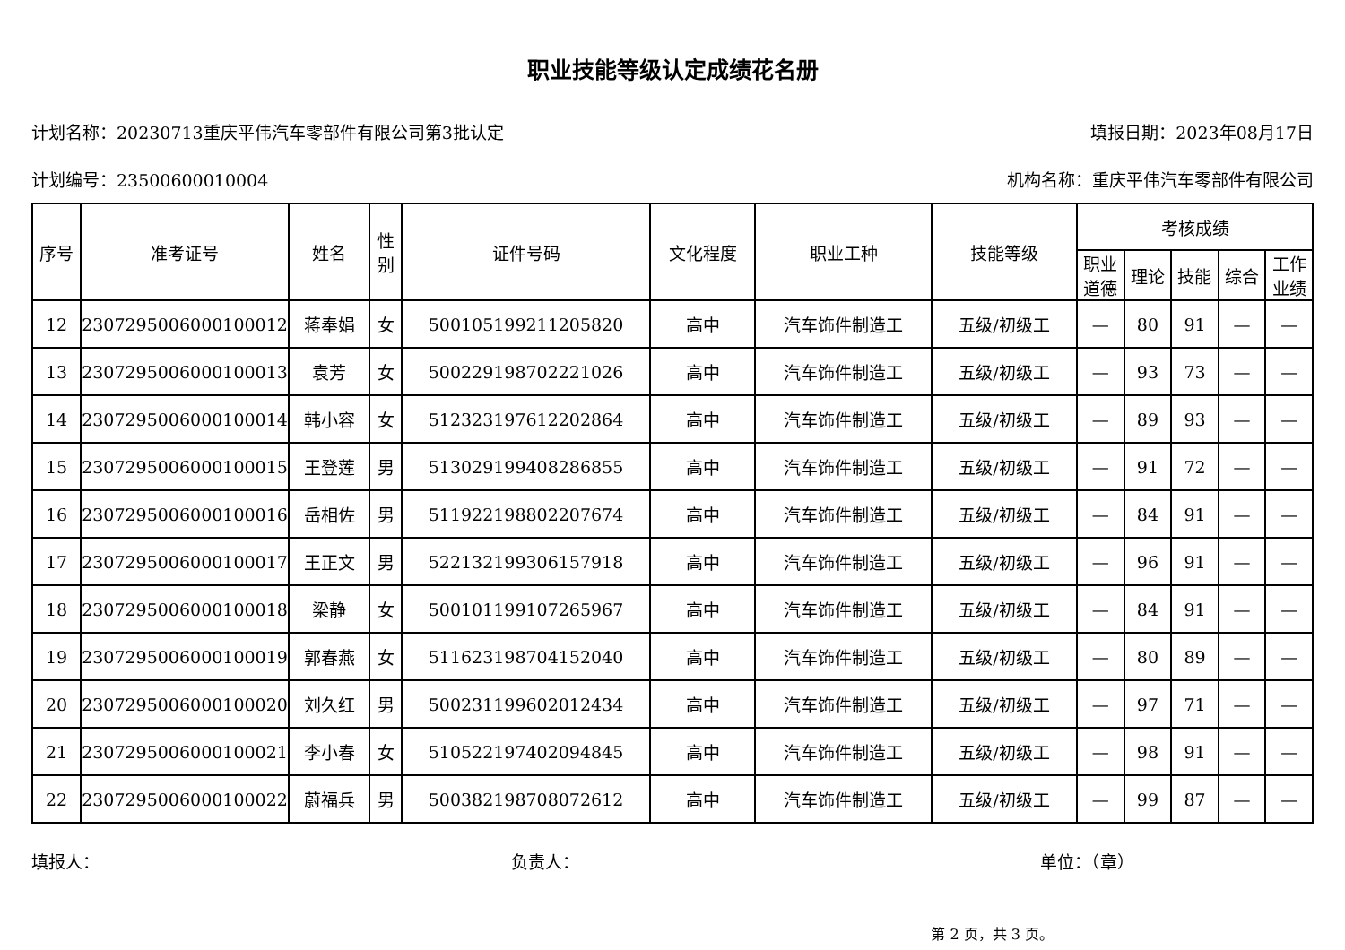职业技能等级认定成绩花名册
计划名称：20230713重庆平伟汽车零部件有限公司第3批认定 填报日期：2023年08月17日
计划编号：23500600010004 机构名称：重庆平伟汽车零部件有限公司
| 序号 | 准考证号 | 姓名 | 性 别 | 证件号码 | 文化程度 | 职业工种 | 技能等级 | 考核成绩 | | | | |
| --- | --- | --- | --- | --- | --- | --- | --- | --- | --- | --- | --- | --- |
| | | | | | | | | 职业 道德 | 理论 | 技能 | 综合 | 工作 业绩 |
| 12 | 230729500600010001​2 | 蒋奉娟 | 女 | 500105199211205820 | 高中 | 汽车饰件制造工 | 五级/初级工 | — | 80 | 91 | — | — |
| 13 | 2307295006000100013 | 袁芳 | 女 | 500229198702221026 | 高中 | 汽车饰件制造工 | 五级/初级工 | — | 93 | 73 | — | — |
| 14 | 2307295006000100014 | 韩小容 | 女 | 512323197612202864 | 高中 | 汽车饰件制造工 | 五级/初级工 | — | 89 | 93 | — | — |
| 15 | 2307295006000100015 | 王登莲 | 男 | 513029199408286855 | 高中 | 汽车饰件制造工 | 五级/初级工 | — | 91 | 72 | — | — |
| 16 | 2307295006000100016 | 岳相佐 | 男 | 511922198802207674 | 高中 | 汽车饰件制造工 | 五级/初级工 | — | 84 | 91 | — | — |
| 17 | 2307295006000100017 | 王正文 | 男 | 522132199306157918 | 高中 | 汽车饰件制造工 | 五级/初级工 | — | 96 | 91 | — | — |
| 18 | 2307295006000100018 | 梁静 | 女 | 500101199107265967 | 高中 | 汽车饰件制造工 | 五级/初级工 | — | 84 | 91 | — | — |
| 19 | 2307295006000100019 | 郭春燕 | 女 | 511623198704152040 | 高中 | 汽车饰件制造工 | 五级/初级工 | — | 80 | 89 | — | — |
| 20 | 2307295006000100020 | 刘久红 | 男 | 500231199602012434 | 高中 | 汽车饰件制造工 | 五级/初级工 | — | 97 | 71 | — | — |
| 21 | 2307295006000100021 | 李小春 | 女 | 510522197402094845 | 高中 | 汽车饰件制造工 | 五级/初级工 | — | 98 | 91 | — | — |
| 22 | 2307295006000100022 | 蔚福兵 | 男 | 500382198708072612 | 高中 | 汽车饰件制造工 | 五级/初级工 | — | 99 | 87 | — | — |
填报人： 负责人： 单位：（章）
第 2 页，共 3 页。